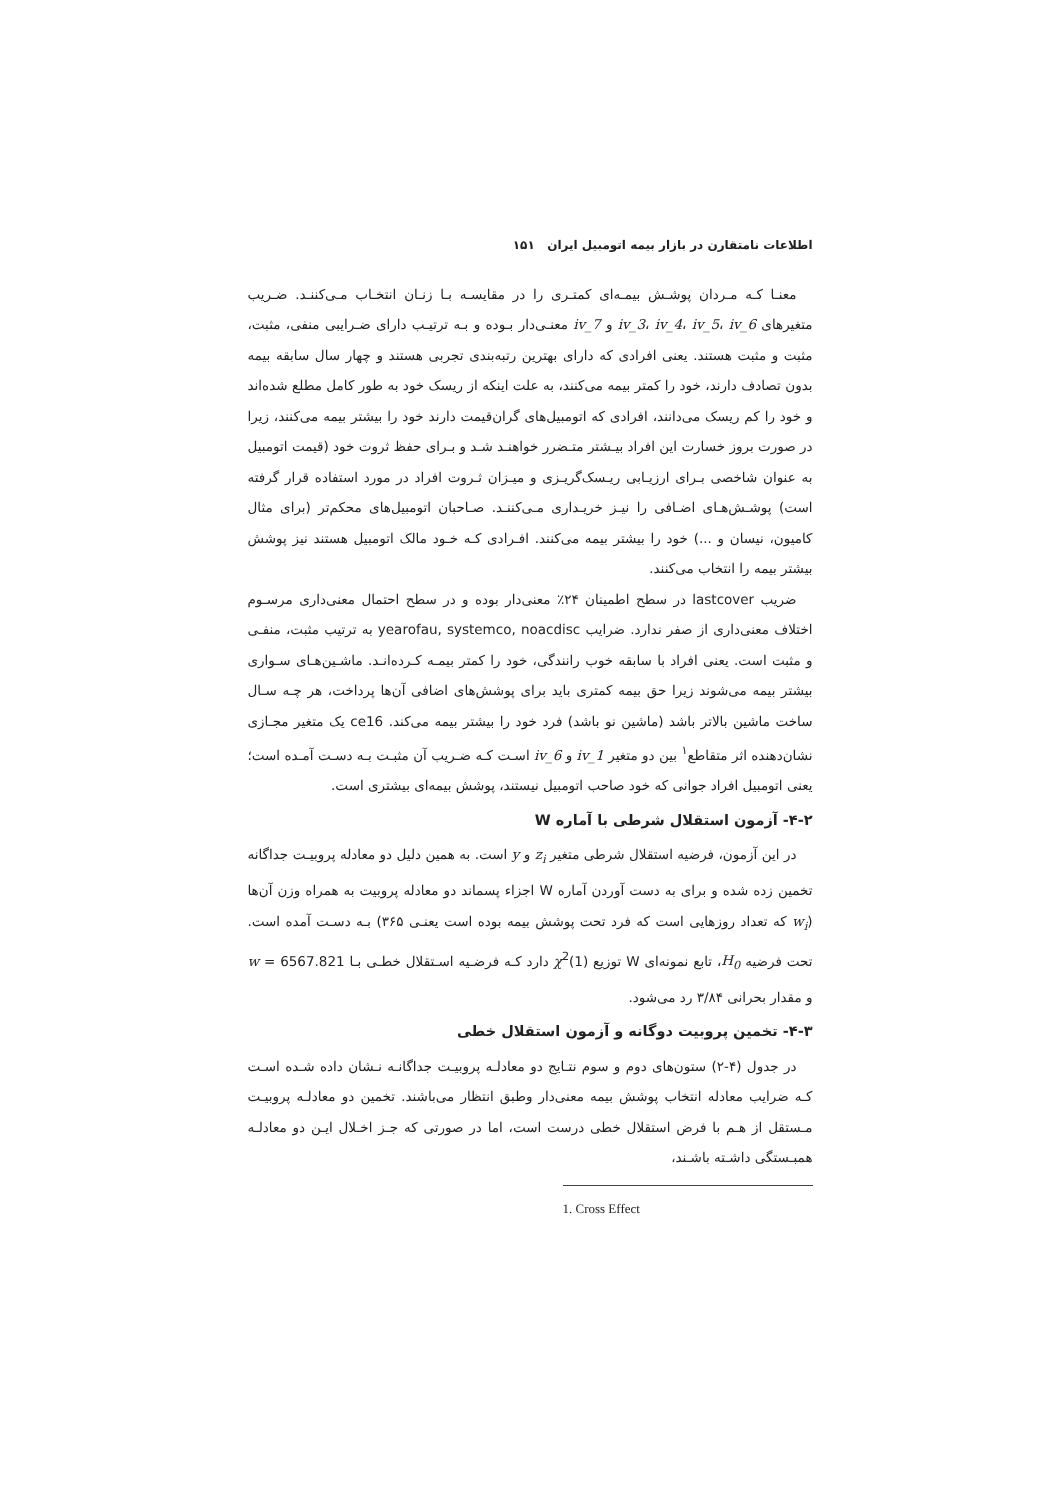اطلاعات نامتقارن در بازار بیمه اتومبیل ایران ۱۵۱
معنـا کـه مـردان پوشـش بیمـه‌ای کمتـری را در مقایسـه بـا زنـان انتخـاب مـی‌کننـد. ضـریب متغیرهای iv_3، iv_4، iv_5، iv_6 و iv_7 معنـی‌دار بـوده و بـه ترتیـب دارای ضـرایبی منفی، مثبت، مثبت و مثبت هستند. یعنی افرادی که دارای بهترین رتبه‌بندی تجربی هستند و چهار سال سابقه بیمه بدون تصادف دارند، خود را کمتر بیمه می‌کنند، به علت اینکه از ریسک خود به طور کامل مطلع شده‌اند و خود را کم ریسک می‌دانند، افرادی که اتومبیل‌های گران‌قیمت دارند خود را بیشتر بیمه می‌کنند، زیرا در صورت بروز خسارت این افراد بیـشتر متـضرر خواهنـد شـد و بـرای حفظ ثروت خود (قیمت اتومبیل به عنوان شاخصی بـرای ارزیـابی ریـسک‌گریـزی و میـزان ثـروت افراد در مورد استفاده قرار گرفته است) پوشـش‌هـای اضـافی را نیـز خریـداری مـی‌کننـد. صـاحبان اتومبیل‌های محکم‌تر (برای مثال کامیون، نیسان و ...) خود را بیشتر بیمه می‌کنند. افـرادی کـه خـود مالک اتومبیل هستند نیز پوشش بیشتر بیمه را انتخاب می‌کنند.
ضریب lastcover در سطح اطمینان ۲۴٪ معنی‌دار بوده و در سطح احتمال معنی‌داری مرسـوم اختلاف معنی‌داری از صفر ندارد. ضرایب yearofau, systemco, noacdisc به ترتیب مثبت، منفـی و مثبت است. یعنی افراد با سابقه خوب رانندگی، خود را کمتر بیمـه کـرده‌انـد. ماشـین‌هـای سـواری بیشتر بیمه می‌شوند زیرا حق بیمه کمتری باید برای پوشش‌های اضافی آن‌ها پرداخت، هر چـه سـال ساخت ماشین بالاتر باشد (ماشین نو باشد) فرد خود را بیشتر بیمه می‌کند. ce16 یک متغیر مجـازی نشان‌دهنده اثر متقاطع<sup>۱</sup> بین دو متغیر iv_1 و iv_6 اسـت کـه ضـریب آن مثبـت بـه دسـت آمـده است؛ یعنی اتومبیل افراد جوانی که خود صاحب اتومبیل نیستند، پوشش بیمه‌ای بیشتری است.
۴-۲- آزمون استقلال شرطی با آماره W
در این آزمون، فرضیه استقلال شرطی متغیر z<sub>i</sub> و y است. به همین دلیل دو معادله پروبیـت جداگانه تخمین زده شده و برای به دست آوردن آماره W اجزاء پسماند دو معادله پروبیت به همراه وزن آن‌ها (w<sub>i</sub> که تعداد روزهایی است که فرد تحت پوشش بیمه بوده است یعنـی ۳۶۵) بـه دسـت آمده است. تحت فرضیه H<sub>0</sub>، تابع نمونه‌ای W توزیع χ<sup>2</sup>(1) دارد کـه فرضـیه اسـتقلال خطـی بـا w = 6567.821 و مقدار بحرانی ۳/۸۴ رد می‌شود.
۴-۳- تخمین پروبیت دوگانه و آزمون استقلال خطی
در جدول (۴-۲) ستون‌های دوم و سوم نتـایج دو معادلـه پروبیـت جداگانـه نـشان داده شـده اسـت کـه ضرایب معادله انتخاب پوشش بیمه معنی‌دار وطبق انتظار می‌باشند. تخمین دو معادلـه پروبیـت مـستقل از هـم با فرض استقلال خطی درست است، اما در صورتی که جـز اخـلال ایـن دو معادلـه همبـستگی داشـته باشـند،
1. Cross Effect